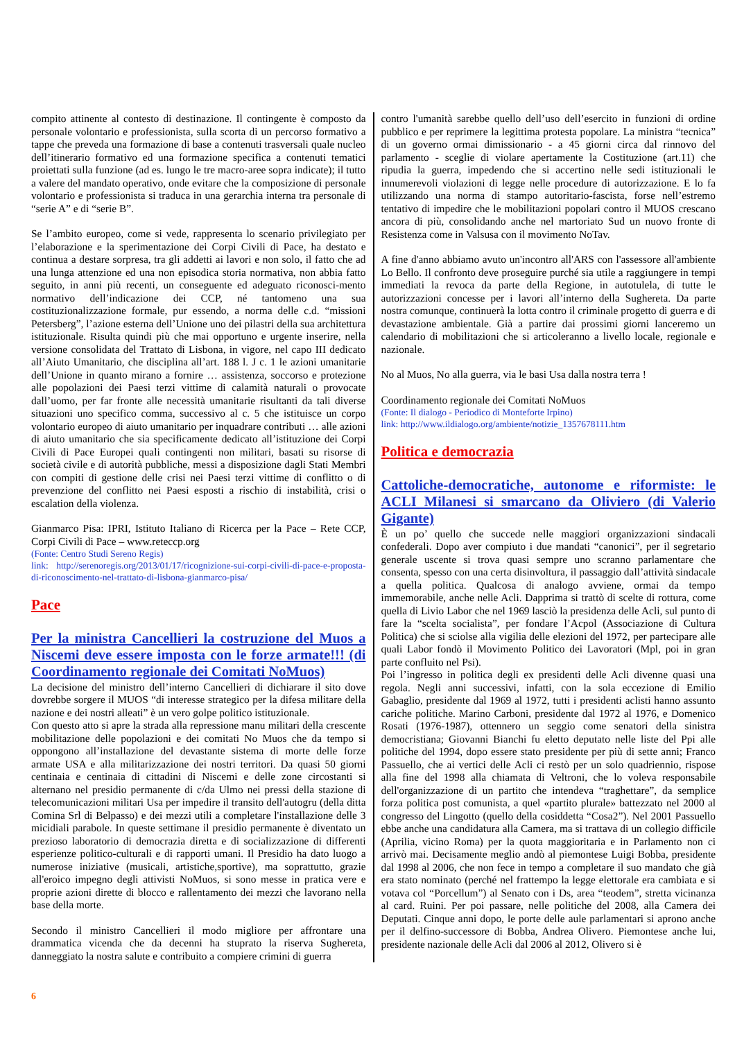compito attinente al contesto di destinazione. Il contingente è composto da personale volontario e professionista, sulla scorta di un percorso formativo a tappe che preveda una formazione di base a contenuti trasversali quale nucleo dell’itinerario formativo ed una formazione specifica a contenuti tematici proiettati sulla funzione (ad es. lungo le tre macro-aree sopra indicate); il tutto a valere del mandato operativo, onde evitare che la composizione di personale volontario e professionista si traduca in una gerarchia interna tra personale di “serie A” e di “serie B”.
Se l’ambito europeo, come si vede, rappresenta lo scenario privilegiato per l’elaborazione e la sperimentazione dei Corpi Civili di Pace, ha destato e continua a destare sorpresa, tra gli addetti ai lavori e non solo, il fatto che ad una lunga attenzione ed una non episodica storia normativa, non abbia fatto seguito, in anni più recenti, un conseguente ed adeguato riconosci-mento normativo dell’indicazione dei CCP, né tantomeno una sua costituzionalizzazione formale, pur essendo, a norma delle c.d. “missioni Petersberg”, l’azione esterna dell’Unione uno dei pilastri della sua architettura istituzionale. Risulta quindi più che mai opportuno e urgente inserire, nella versione consolidata del Trattato di Lisbona, in vigore, nel capo III dedicato all’Aiuto Umanitario, che disciplina all’art. 188 l. J c. 1 le azioni umanitarie dell’Unione in quanto mirano a fornire … assistenza, soccorso e protezione alle popolazioni dei Paesi terzi vittime di calamità naturali o provocate dall’uomo, per far fronte alle necessità umanitarie risultanti da tali diverse situazioni uno specifico comma, successivo al c. 5 che istituisce un corpo volontario europeo di aiuto umanitario per inquadrare contributi … alle azioni di aiuto umanitario che sia specificamente dedicato all’istituzione dei Corpi Civili di Pace Europei quali contingenti non militari, basati su risorse di società civile e di autorità pubbliche, messi a disposizione dagli Stati Membri con compiti di gestione delle crisi nei Paesi terzi vittime di conflitto o di prevenzione del conflitto nei Paesi esposti a rischio di instabilità, crisi o escalation della violenza.
Gianmarco Pisa: IPRI, Istituto Italiano di Ricerca per la Pace – Rete CCP, Corpi Civili di Pace – www.reteccp.org
(Fonte: Centro Studi Sereno Regis)
link: http://serenoregis.org/2013/01/17/ricognizione-sui-corpi-civili-di-pace-e-proposta-di-riconoscimento-nel-trattato-di-lisbona-gianmarco-pisa/
Pace
Per la ministra Cancellieri la costruzione del Muos a Niscemi deve essere imposta con le forze armate!!! (di Coordinamento regionale dei Comitati NoMuos)
La decisione del ministro dell’interno Cancellieri di dichiarare il sito dove dovrebbe sorgere il MUOS “di interesse strategico per la difesa militare della nazione e dei nostri alleati” è un vero golpe politico istituzionale.
Con questo atto si apre la strada alla repressione manu militari della crescente mobilitazione delle popolazioni e dei comitati No Muos che da tempo si oppongono all’installazione del devastante sistema di morte delle forze armate USA e alla militarizzazione dei nostri territori. Da quasi 50 giorni centinaia e centinaia di cittadini di Niscemi e delle zone circostanti si alternano nel presidio permanente di c/da Ulmo nei pressi della stazione di telecomunicazioni militari Usa per impedire il transito dell'autogru (della ditta Comina Srl di Belpasso) e dei mezzi utili a completare l'installazione delle 3 micidiali parabole. In queste settimane il presidio permanente è diventato un prezioso laboratorio di democrazia diretta e di socializzazione di differenti esperienze politico-culturali e di rapporti umani. Il Presidio ha dato luogo a numerose iniziative (musicali, artistiche,sportive), ma soprattutto, grazie all'eroico impegno degli attivisti NoMuos, si sono messe in pratica vere e proprie azioni dirette di blocco e rallentamento dei mezzi che lavorano nella base della morte.
Secondo il ministro Cancellieri il modo migliore per affrontare una drammatica vicenda che da decenni ha stuprato la riserva Sughereta, danneggiato la nostra salute e contribuito a compiere crimini di guerra
contro l'umanità sarebbe quello dell’uso dell’esercito in funzioni di ordine pubblico e per reprimere la legittima protesta popolare. La ministra “tecnica” di un governo ormai dimissionario - a 45 giorni circa dal rinnovo del parlamento - sceglie di violare apertamente la Costituzione (art.11) che ripudia la guerra, impedendo che si accertino nelle sedi istituzionali le innumerevoli violazioni di legge nelle procedure di autorizzazione. E lo fa utilizzando una norma di stampo autoritario-fascista, forse nell’estremo tentativo di impedire che le mobilitazioni popolari contro il MUOS crescano ancora di più, consolidando anche nel martoriato Sud un nuovo fronte di Resistenza come in Valsusa con il movimento NoTav.
A fine d'anno abbiamo avuto un'incontro all'ARS con l'assessore all'ambiente Lo Bello. Il confronto deve proseguire purché sia utile a raggiungere in tempi immediati la revoca da parte della Regione, in autotulela, di tutte le autorizzazioni concesse per i lavori all’interno della Sughereta. Da parte nostra comunque, continuerà la lotta contro il criminale progetto di guerra e di devastazione ambientale. Già a partire dai prossimi giorni lanceremo un calendario di mobilitazioni che si articoleranno a livello locale, regionale e nazionale.
No al Muos, No alla guerra, via le basi Usa dalla nostra terra !
Coordinamento regionale dei Comitati NoMuos
(Fonte: Il dialogo - Periodico di Monteforte Irpino)
link: http://www.ildialogo.org/ambiente/notizie_1357678111.htm
Politica e democrazia
Cattoliche-democratiche, autonome e riformiste: le ACLI Milanesi si smarcano da Oliviero (di Valerio Gigante)
È un po’ quello che succede nelle maggiori organizzazioni sindacali confederali. Dopo aver compiuto i due mandati “canonici”, per il segretario generale uscente si trova quasi sempre uno scranno parlamentare che consenta, spesso con una certa disinvoltura, il passaggio dall’attività sindacale a quella politica. Qualcosa di analogo avviene, ormai da tempo immemorabile, anche nelle Acli. Dapprima si trattò di scelte di rottura, come quella di Livio Labor che nel 1969 lasciò la presidenza delle Acli, sul punto di fare la “scelta socialista”, per fondare l’Acpol (Associazione di Cultura Politica) che si sciolse alla vigilia delle elezioni del 1972, per partecipare alle quali Labor fondò il Movimento Politico dei Lavoratori (Mpl, poi in gran parte confluito nel Psi).
Poi l’ingresso in politica degli ex presidenti delle Acli divenne quasi una regola. Negli anni successivi, infatti, con la sola eccezione di Emilio Gabaglio, presidente dal 1969 al 1972, tutti i presidenti aclisti hanno assunto cariche politiche. Marino Carboni, presidente dal 1972 al 1976, e Domenico Rosati (1976-1987), ottennero un seggio come senatori della sinistra democristiana; Giovanni Bianchi fu eletto deputato nelle liste del Ppi alle politiche del 1994, dopo essere stato presidente per più di sette anni; Franco Passuello, che ai vertici delle Acli ci restò per un solo quadriennio, rispose alla fine del 1998 alla chiamata di Veltroni, che lo voleva responsabile dell'organizzazione di un partito che intendeva “traghettare”, da semplice forza politica post comunista, a quel «partito plurale» battezzato nel 2000 al congresso del Lingotto (quello della cosiddetta “Cosa2”). Nel 2001 Passuello ebbe anche una candidatura alla Camera, ma si trattava di un collegio difficile (Aprilia, vicino Roma) per la quota maggioritaria e in Parlamento non ci arrivò mai. Decisamente meglio andò al piemontese Luigi Bobba, presidente dal 1998 al 2006, che non fece in tempo a completare il suo mandato che già era stato nominato (perché nel frattempo la legge elettorale era cambiata e si votava col “Porcellum”) al Senato con i Ds, area “teodem”, stretta vicinanza al card. Ruini. Per poi passare, nelle politiche del 2008, alla Camera dei Deputati. Cinque anni dopo, le porte delle aule parlamentari si aprono anche per il delfino-successore di Bobba, Andrea Olivero. Piemontese anche lui, presidente nazionale delle Acli dal 2006 al 2012, Olivero si è
6